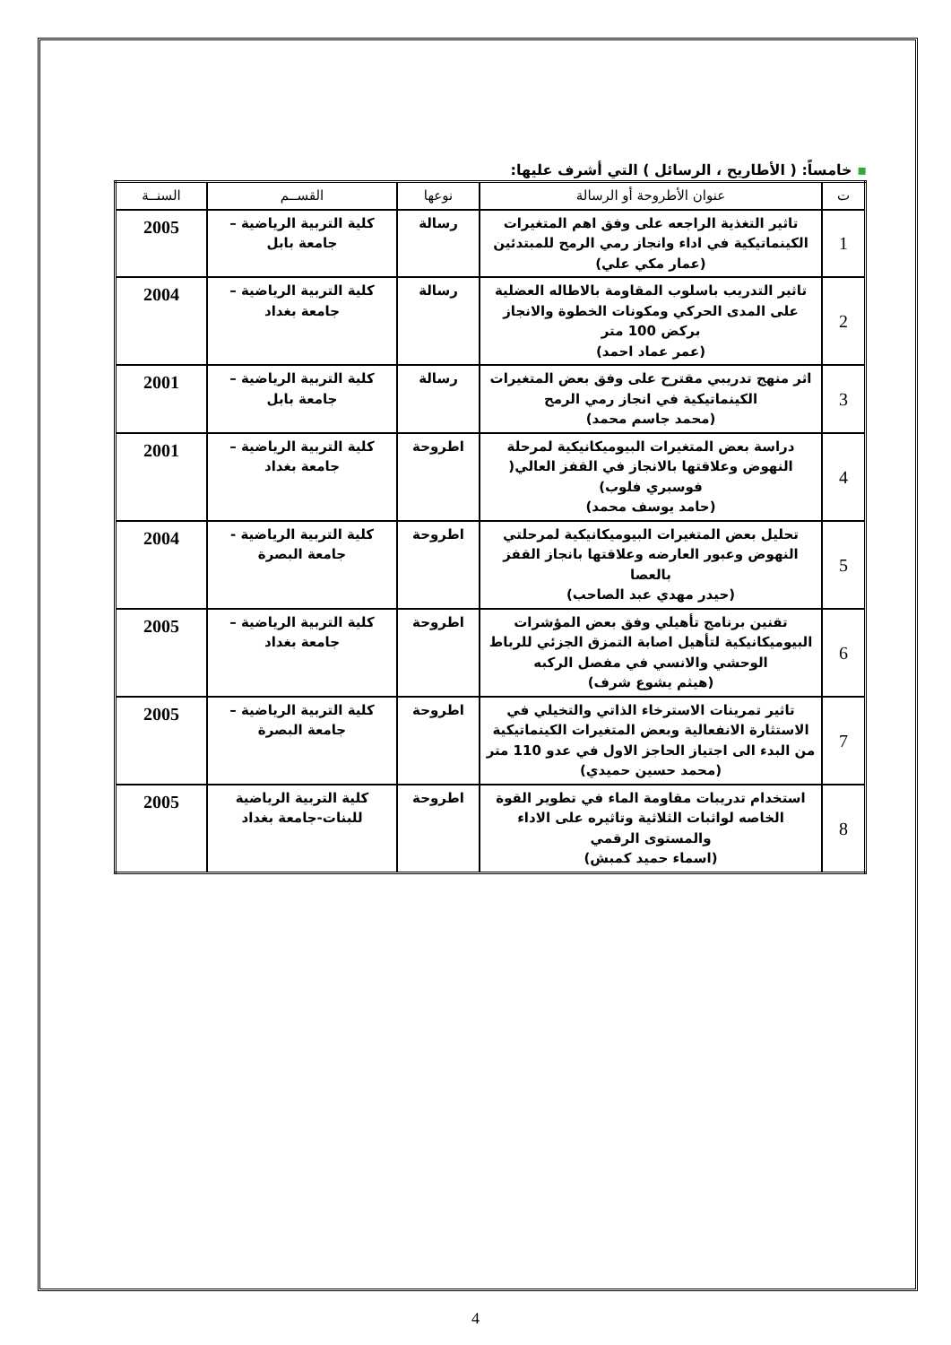▪ خامساً: ( الأطاريح ، الرسائل ) التي أشرف عليها:
| ت | عنوان الأطروحة أو الرسالة | نوعها | القســم | السنــة |
| --- | --- | --- | --- | --- |
| 1 | تاثير التغذية الراجعه على وفق اهم المتغيرات الكينماتيكية في اداء وانجاز رمي الرمح للمبتدئين (عمار مكي علي) | رسالة | كلية التربية الرياضية – جامعة بابل | 2005 |
| 2 | تاثير التدريب باسلوب المقاومة بالاطاله العضلية على المدى الحركي ومكونات الخطوة والانجاز بركض 100 متر (عمر عماد احمد) | رسالة | كلية التربية الرياضية – جامعة بغداد | 2004 |
| 3 | اثر منهج تدريبي مقترح على وفق بعض المتغيرات الكينماتيكية في انجاز رمي الرمح (محمد جاسم محمد) | رسالة | كلية التربية الرياضية – جامعة بابل | 2001 |
| 4 | دراسة بعض المتغيرات البيوميكانيكية لمرحلة النهوض وعلاقتها بالانجاز في القفز العالي( فوسبري فلوب) (حامد يوسف محمد) | اطروحة | كلية التربية الرياضية – جامعة بغداد | 2001 |
| 5 | تحليل بعض المتغيرات البيوميكانيكية لمرحلتي النهوض وعبور العارضه وعلاقتها بانجاز القفز بالعصا (حيدر مهدي عبد الصاحب) | اطروحة | كلية التربية الرياضية - جامعة البصرة | 2004 |
| 6 | تقنين برنامج تأهيلي وفق بعض المؤشرات البيوميكانيكية لتأهيل اصابة التمزق الجزئي للرباط الوحشي والانسي في مفصل الركبه (هيثم يشوع شرف) | اطروحة | كلية التربية الرياضية – جامعة بغداد | 2005 |
| 7 | تاثير تمرينات الاسترخاء الذاتي والتخيلي في الاستثارة الانفعالية وبعض المتغيرات الكينماتيكية من البدء الى اجتياز الحاجز الاول في عدو 110 متر (محمد حسين حميدي) | اطروحة | كلية التربية الرياضية – جامعة البصرة | 2005 |
| 8 | استخدام تدريبات مقاومة الماء في تطوير القوة الخاصه لواثبات الثلاثية وتاثيره على الاداء والمستوى الرقمي (اسماء حميد كمبش) | اطروحة | كلية التربية الرياضية للبنات-جامعة بغداد | 2005 |
4